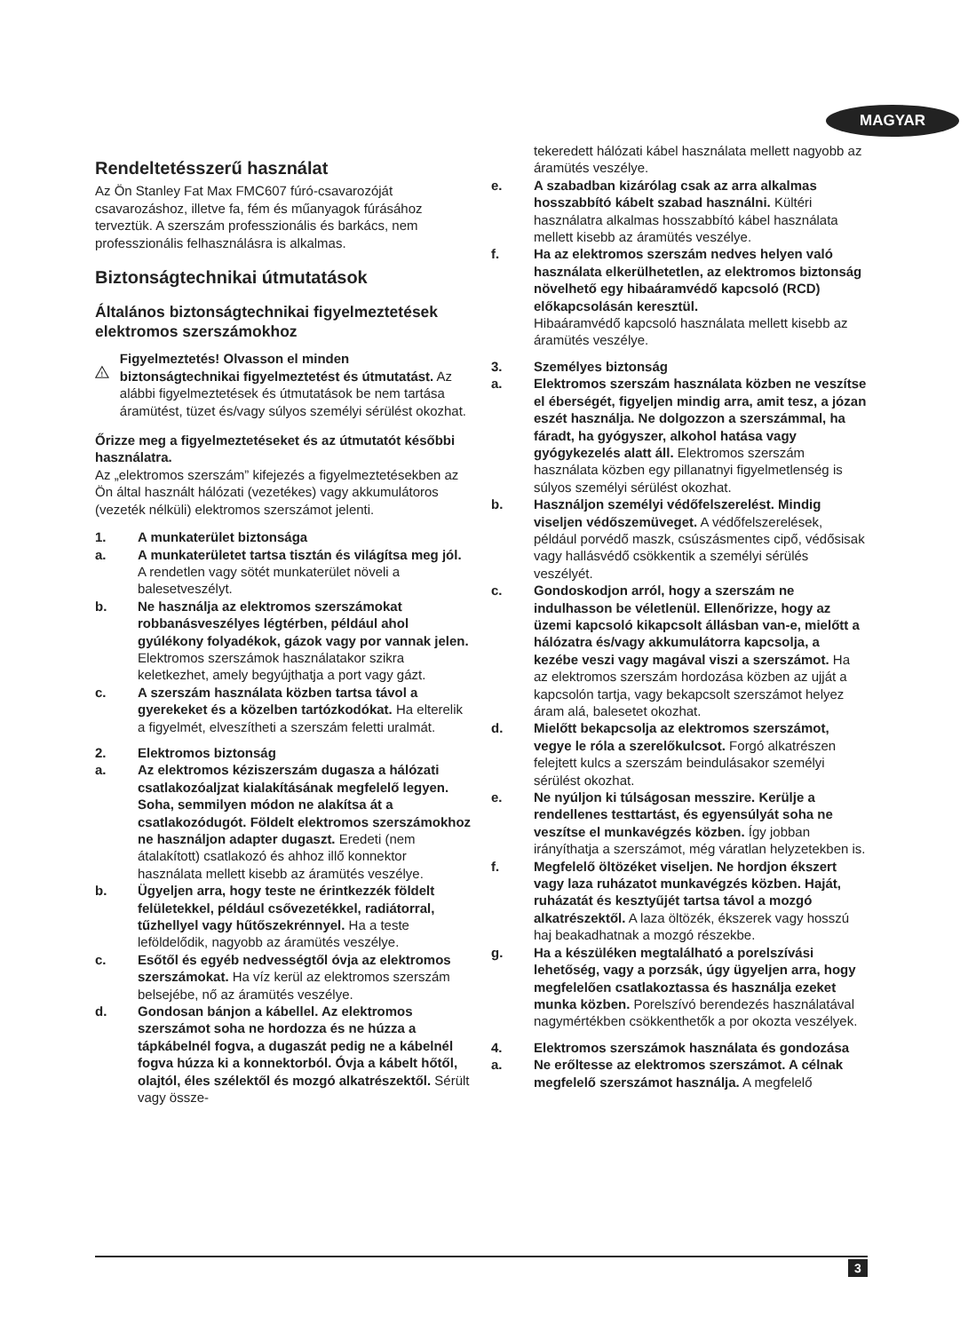MAGYAR
Rendeltetésszerű használat
Az Ön Stanley Fat Max FMC607 fúró-csavarozóját csavarozáshoz, illetve fa, fém és műanyagok fúrásához terveztük. A szerszám professzionális és barkács, nem professzionális felhasználásra is alkalmas.
Biztonságtechnikai útmutatások
Általános biztonságtechnikai figyelmeztetések elektromos szerszámokhoz
!
Figyelmeztetés! Olvasson el minden biztonságtechnikai figyelmeztetést és útmutatást. Az alábbi figyelmeztetések és útmutatások be nem tartása áramütést, tüzet és/vagy súlyos személyi sérülést okozhat.
Őrizze meg a figyelmeztetéseket és az útmutatót későbbi használatra.
Az „elektromos szerszám” kifejezés a figyelmeztetésekben az Ön által használt hálózati (vezetékes) vagy akkumulátoros (vezeték nélküli) elektromos szerszámot jelenti.
1. A munkaterület biztonsága
a. A munkaterületet tartsa tisztán és világítsa meg jól. A rendetlen vagy sötét munkaterület növeli a balesetveszélyt.
b. Ne használja az elektromos szerszámokat robbanásveszélyes légtérben, például ahol gyúlékony folyadékok, gázok vagy por vannak jelen. Elektromos szerszámok használatakor szikra keletkezhet, amely begyújthatja a port vagy gázt.
c. A szerszám használata közben tartsa távol a gyerekeket és a közelben tartózkodókat. Ha elterelik a figyelmét, elveszítheti a szerszám feletti uralmát.
2. Elektromos biztonság
a. Az elektromos kéziszerszám dugasza a hálózati csatlakozóaljzat kialakításának megfelelő legyen. Soha, semmilyen módon ne alakítsa át a csatlakozódugót. Földelt elektromos szerszámokhoz ne használjon adapter dugaszt. Eredeti (nem átalakított) csatlakozó és ahhoz illő konnektor használata mellett kisebb az áramütés veszélye.
b. Ügyeljen arra, hogy teste ne érintkezzék földelt felületekkel, például csővezetékkel, radiátorral, tűzhellyel vagy hűtőszekrénnyel. Ha a teste leföldelődik, nagyobb az áramütés veszélye.
c. Esőtől és egyéb nedvességtől óvja az elektromos szerszámokat. Ha víz kerül az elektromos szerszám belsejébe, nő az áramütés veszélye.
d. Gondosan bánjon a kábellel. Az elektromos szerszámot soha ne hordozza és ne húzza a tápkábelnél fogva, a dugaszát pedig ne a kábelnél fogva húzza ki a konnektorból. Óvja a kábelt hőtől, olajtól, éles szélektől és mozgó alkatrészektől. Sérült vagy össze-
tekeredett hálózati kábel használata mellett nagyobb az áramütés veszélye.
e. A szabadban kizárólag csak az arra alkalmas hosszabbító kábelt szabad használni. Kültéri használatra alkalmas hosszabbító kábel használata mellett kisebb az áramütés veszélye.
f. Ha az elektromos szerszám nedves helyen való használata elkerülhetetlen, az elektromos biztonság növelhető egy hibaáramvédő kapcsoló (RCD) előkapcsolásán keresztül.
Hibaáramvédő kapcsoló használata mellett kisebb az áramütés veszélye.
3. Személyes biztonság
a. Elektromos szerszám használata közben ne veszítse el éberségét, figyeljen mindig arra, amit tesz, a józan eszét használja. Ne dolgozzon a szerszámmal, ha fáradt, ha gyógyszer, alkohol hatása vagy gyógykezelés alatt áll. Elektromos szerszám használata közben egy pillanatnyi figyelmetlenség is súlyos személyi sérülést okozhat.
b. Használjon személyi védőfelszerelést. Mindig viseljen védőszemüveget. A védőfelszerelések, például porvédő maszk, csúszásmentes cipő, védősisak vagy hallásvédő csökkentik a személyi sérülés veszélyét.
c. Gondoskodjon arról, hogy a szerszám ne indulhasson be véletlenül. Ellenőrizze, hogy az üzemi kapcsoló kikapcsolt állásban van-e, mielőtt a hálózatra és/vagy akkumulátorra kapcsolja, a kezébe veszi vagy magával viszi a szerszámot. Ha az elektromos szerszám hordozása közben az ujját a kapcsolón tartja, vagy bekapcsolt szerszámot helyez áram alá, balesetet okozhat.
d. Mielőtt bekapcsolja az elektromos szerszámot, vegye le róla a szerelőkulcsot. Forgó alkatrészen felejtett kulcs a szerszám beindulásakor személyi sérülést okozhat.
e. Ne nyúljon ki túlságosan messzire. Kerülje a rendellenes testtartást, és egyensúlyát soha ne veszítse el munkavégzés közben. Így jobban irányíthatja a szerszámot, még váratlan helyzetekben is.
f. Megfelelő öltözéket viseljen. Ne hordjon ékszert vagy laza ruházatot munkavégzés közben. Haját, ruházatát és kesztyűjét tartsa távol a mozgó alkatrészektől. A laza öltözék, ékszerek vagy hosszú haj beakadhatnak a mozgó részekbe.
g. Ha a készüléken megtalálható a porelszívási lehetőség, vagy a porzsák, úgy ügyeljen arra, hogy megfelelően csatlakoztassa és használja ezeket munka közben. Porelszívó berendezés használatával nagymértékben csökkenthetők a por okozta veszélyek.
4. Elektromos szerszámok használata és gondozása
a. Ne erőltesse az elektromos szerszámot. A célnak megfelelő szerszámot használja. A megfelelő
3